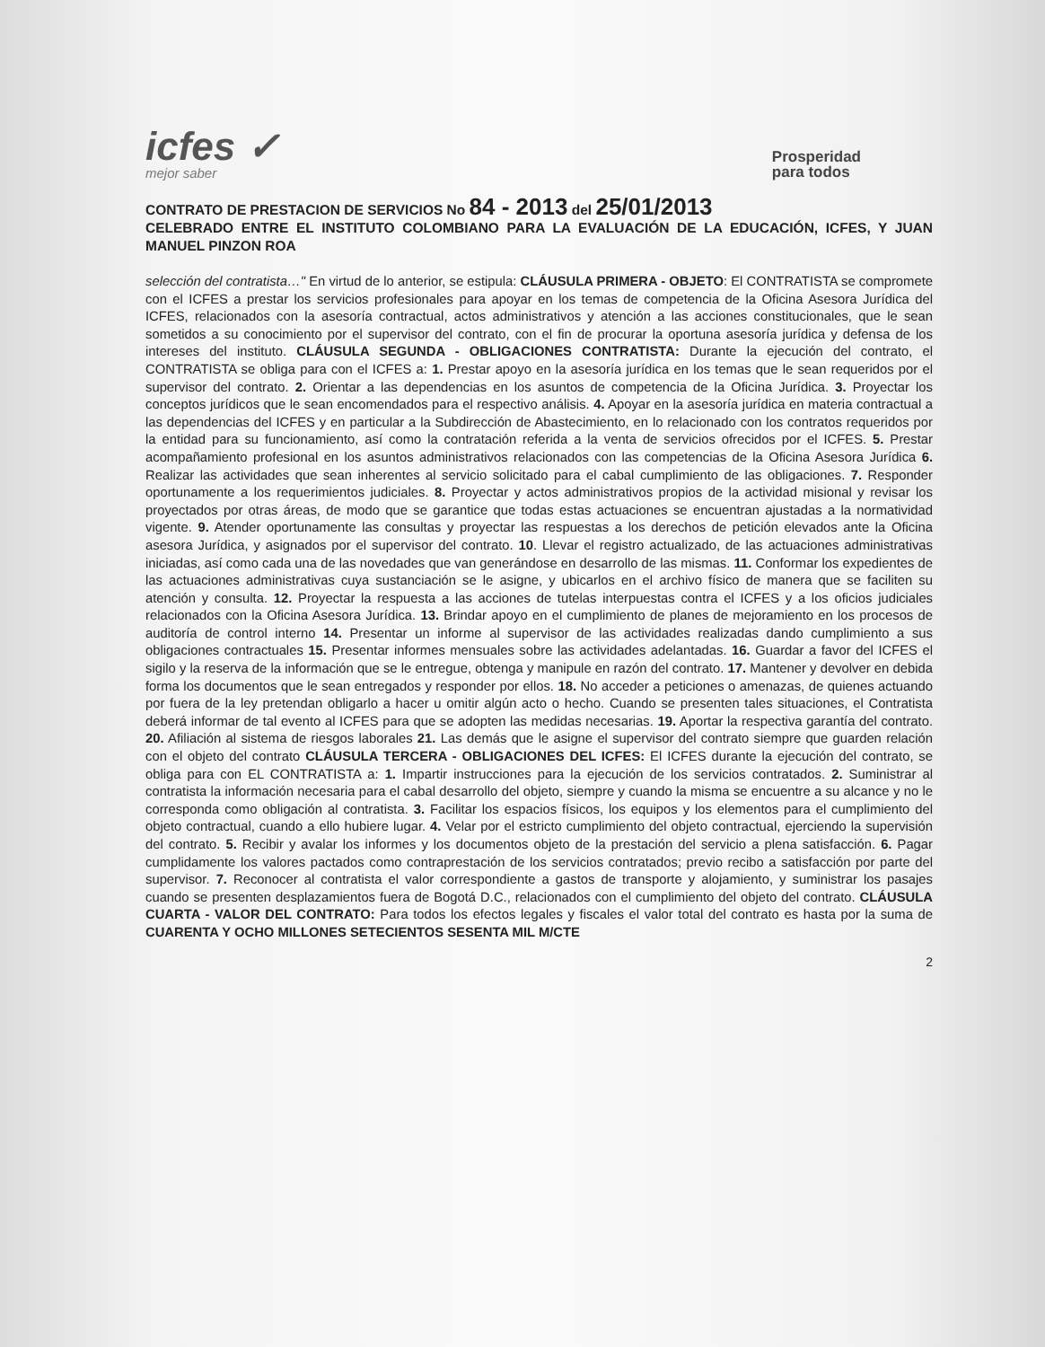icfes ✓
mejor saber
Prosperidad
para todos
CONTRATO DE PRESTACION DE SERVICIOS No 84 - 2013 del 25/01/2013
CELEBRADO ENTRE EL INSTITUTO COLOMBIANO PARA LA EVALUACIÓN DE LA EDUCACIÓN, ICFES, Y JUAN MANUEL PINZON ROA
selección del contratista…" En virtud de lo anterior, se estipula: CLÁUSULA PRIMERA - OBJETO: El CONTRATISTA se compromete con el ICFES a prestar los servicios profesionales para apoyar en los temas de competencia de la Oficina Asesora Jurídica del ICFES, relacionados con la asesoría contractual, actos administrativos y atención a las acciones constitucionales, que le sean sometidos a su conocimiento por el supervisor del contrato, con el fin de procurar la oportuna asesoría jurídica y defensa de los intereses del instituto. CLÁUSULA SEGUNDA - OBLIGACIONES CONTRATISTA: Durante la ejecución del contrato, el CONTRATISTA se obliga para con el ICFES a: 1. Prestar apoyo en la asesoría jurídica en los temas que le sean requeridos por el supervisor del contrato. 2. Orientar a las dependencias en los asuntos de competencia de la Oficina Jurídica. 3. Proyectar los conceptos jurídicos que le sean encomendados para el respectivo análisis. 4. Apoyar en la asesoría jurídica en materia contractual a las dependencias del ICFES y en particular a la Subdirección de Abastecimiento, en lo relacionado con los contratos requeridos por la entidad para su funcionamiento, así como la contratación referida a la venta de servicios ofrecidos por el ICFES. 5. Prestar acompañamiento profesional en los asuntos administrativos relacionados con las competencias de la Oficina Asesora Jurídica 6. Realizar las actividades que sean inherentes al servicio solicitado para el cabal cumplimiento de las obligaciones. 7. Responder oportunamente a los requerimientos judiciales. 8. Proyectar y actos administrativos propios de la actividad misional y revisar los proyectados por otras áreas, de modo que se garantice que todas estas actuaciones se encuentran ajustadas a la normatividad vigente. 9. Atender oportunamente las consultas y proyectar las respuestas a los derechos de petición elevados ante la Oficina asesora Jurídica, y asignados por el supervisor del contrato. 10. Llevar el registro actualizado, de las actuaciones administrativas iniciadas, así como cada una de las novedades que van generándose en desarrollo de las mismas. 11. Conformar los expedientes de las actuaciones administrativas cuya sustanciación se le asigne, y ubicarlos en el archivo físico de manera que se faciliten su atención y consulta. 12. Proyectar la respuesta a las acciones de tutelas interpuestas contra el ICFES y a los oficios judiciales relacionados con la Oficina Asesora Jurídica. 13. Brindar apoyo en el cumplimiento de planes de mejoramiento en los procesos de auditoría de control interno 14. Presentar un informe al supervisor de las actividades realizadas dando cumplimiento a sus obligaciones contractuales 15. Presentar informes mensuales sobre las actividades adelantadas. 16. Guardar a favor del ICFES el sigilo y la reserva de la información que se le entregue, obtenga y manipule en razón del contrato. 17. Mantener y devolver en debida forma los documentos que le sean entregados y responder por ellos. 18. No acceder a peticiones o amenazas, de quienes actuando por fuera de la ley pretendan obligarlo a hacer u omitir algún acto o hecho. Cuando se presenten tales situaciones, el Contratista deberá informar de tal evento al ICFES para que se adopten las medidas necesarias. 19. Aportar la respectiva garantía del contrato. 20. Afiliación al sistema de riesgos laborales 21. Las demás que le asigne el supervisor del contrato siempre que guarden relación con el objeto del contrato CLÁUSULA TERCERA - OBLIGACIONES DEL ICFES: El ICFES durante la ejecución del contrato, se obliga para con EL CONTRATISTA a: 1. Impartir instrucciones para la ejecución de los servicios contratados. 2. Suministrar al contratista la información necesaria para el cabal desarrollo del objeto, siempre y cuando la misma se encuentre a su alcance y no le corresponda como obligación al contratista. 3. Facilitar los espacios físicos, los equipos y los elementos para el cumplimiento del objeto contractual, cuando a ello hubiere lugar. 4. Velar por el estricto cumplimiento del objeto contractual, ejerciendo la supervisión del contrato. 5. Recibir y avalar los informes y los documentos objeto de la prestación del servicio a plena satisfacción. 6. Pagar cumplidamente los valores pactados como contraprestación de los servicios contratados; previo recibo a satisfacción por parte del supervisor. 7. Reconocer al contratista el valor correspondiente a gastos de transporte y alojamiento, y suministrar los pasajes cuando se presenten desplazamientos fuera de Bogotá D.C., relacionados con el cumplimiento del objeto del contrato. CLÁUSULA CUARTA - VALOR DEL CONTRATO: Para todos los efectos legales y fiscales el valor total del contrato es hasta por la suma de CUARENTA Y OCHO MILLONES SETECIENTOS SESENTA MIL M/CTE
2